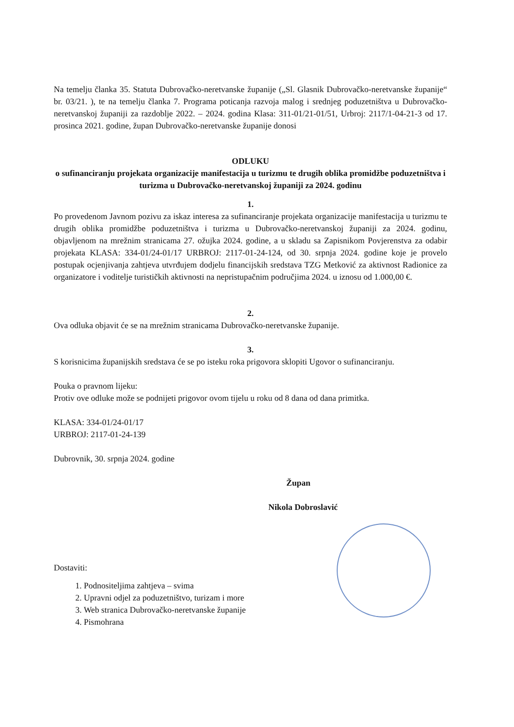Na temelju članka 35. Statuta Dubrovačko-neretvanske županije („Sl. Glasnik Dubrovačko-neretvanske županije“ br. 03/21. ), te na temelju članka 7. Programa poticanja razvoja malog i srednjeg poduzetništva u Dubrovačko-neretvanskoj županiji za razdoblje 2022. – 2024. godina Klasa: 311-01/21-01/51, Urbroj: 2117/1-04-21-3 od 17. prosinca 2021. godine, župan Dubrovačko-neretvanske županije donosi
ODLUKU
o sufinanciranju projekata organizacije manifestacija u turizmu te drugih oblika promidžbe poduzetništva i turizma u Dubrovačko-neretvanskoj županiji za 2024. godinu
1.
Po provedenom Javnom pozivu za iskaz interesa za sufinanciranje projekata organizacije manifestacija u turizmu te drugih oblika promidžbe poduzetništva i turizma u Dubrovačko-neretvanskoj županiji za 2024. godinu, objavljenom na mrežnim stranicama 27. ožujka 2024. godine, a u skladu sa Zapisnikom Povjerenstva za odabir projekata KLASA: 334-01/24-01/17 URBROJ: 2117-01-24-124, od 30. srpnja 2024. godine koje je provelo postupak ocjenjivanja zahtjeva utvrđujem dodjelu financijskih sredstava TZG Metković za aktivnost Radionice za organizatore i voditelje turističkih aktivnosti na nepristupačnim područjima 2024. u iznosu od 1.000,00 €.
2.
Ova odluka objavit će se na mrežnim stranicama Dubrovačko-neretvanske županije.
3.
S korisnicima županijskih sredstava će se po isteku roka prigovora sklopiti Ugovor o sufinanciranju.
Pouka o pravnom lijeku:
Protiv ove odluke može se podnijeti prigovor ovom tijelu u roku od 8 dana od dana primitka.
KLASA: 334-01/24-01/17
URBROJ: 2117-01-24-139
Dubrovnik, 30. srpnja 2024. godine
Župan
Nikola Dobroslavić
Dostaviti:
1. Podnositeljima zahtjeva – svima
2. Upravni odjel za poduzetništvo, turizam i more
3. Web stranica Dubrovačko-neretvanske županije
4. Pismohrana